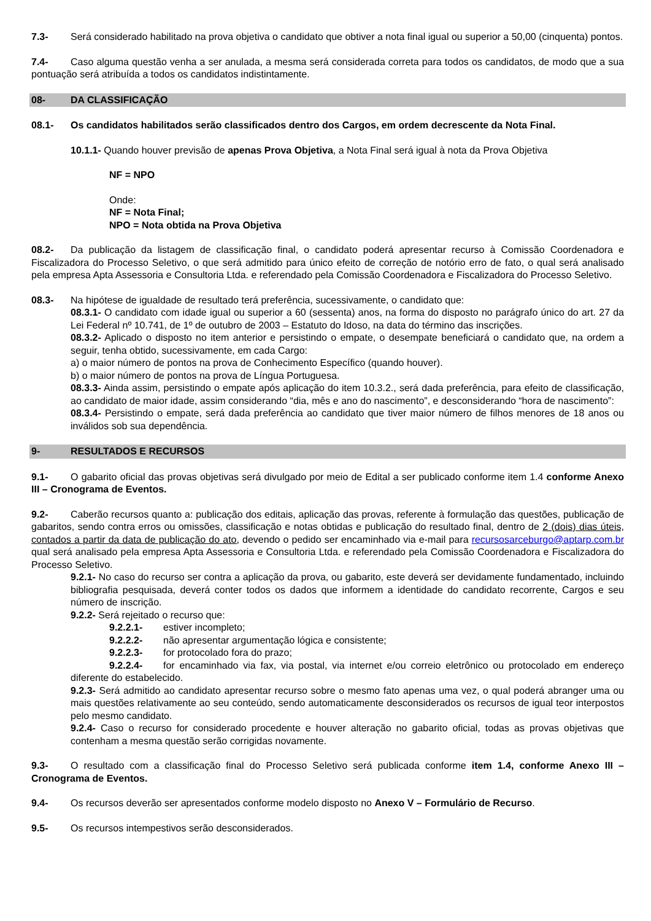7.3- Será considerado habilitado na prova objetiva o candidato que obtiver a nota final igual ou superior a 50,00 (cinquenta) pontos.
7.4- Caso alguma questão venha a ser anulada, a mesma será considerada correta para todos os candidatos, de modo que a sua pontuação será atribuída a todos os candidatos indistintamente.
08- DA CLASSIFICAÇÃO
08.1- Os candidatos habilitados serão classificados dentro dos Cargos, em ordem decrescente da Nota Final.
10.1.1- Quando houver previsão de apenas Prova Objetiva, a Nota Final será igual à nota da Prova Objetiva
NF = NPO
Onde:
NF = Nota Final;
NPO = Nota obtida na Prova Objetiva
08.2- Da publicação da listagem de classificação final, o candidato poderá apresentar recurso à Comissão Coordenadora e Fiscalizadora do Processo Seletivo, o que será admitido para único efeito de correção de notório erro de fato, o qual será analisado pela empresa Apta Assessoria e Consultoria Ltda. e referendado pela Comissão Coordenadora e Fiscalizadora do Processo Seletivo.
08.3- Na hipótese de igualdade de resultado terá preferência, sucessivamente, o candidato que:
08.3.1- O candidato com idade igual ou superior a 60 (sessenta) anos, na forma do disposto no parágrafo único do art. 27 da Lei Federal nº 10.741, de 1º de outubro de 2003 – Estatuto do Idoso, na data do término das inscrições.
08.3.2- Aplicado o disposto no item anterior e persistindo o empate, o desempate beneficiará o candidato que, na ordem a seguir, tenha obtido, sucessivamente, em cada Cargo:
a) o maior número de pontos na prova de Conhecimento Específico (quando houver).
b) o maior número de pontos na prova de Língua Portuguesa.
08.3.3- Ainda assim, persistindo o empate após aplicação do item 10.3.2., será dada preferência, para efeito de classificação, ao candidato de maior idade, assim considerando “dia, mês e ano do nascimento”, e desconsiderando “hora de nascimento”:
08.3.4- Persistindo o empate, será dada preferência ao candidato que tiver maior número de filhos menores de 18 anos ou inválidos sob sua dependência.
9- RESULTADOS E RECURSOS
9.1- O gabarito oficial das provas objetivas será divulgado por meio de Edital a ser publicado conforme item 1.4 conforme Anexo III – Cronograma de Eventos.
9.2- Caberão recursos quanto a: publicação dos editais, aplicação das provas, referente à formulação das questões, publicação de gabaritos, sendo contra erros ou omissões, classificação e notas obtidas e publicação do resultado final, dentro de 2 (dois) dias úteis, contados a partir da data de publicação do ato, devendo o pedido ser encaminhado via e-mail para recursosarceburgo@aptarp.com.br qual será analisado pela empresa Apta Assessoria e Consultoria Ltda. e referendado pela Comissão Coordenadora e Fiscalizadora do Processo Seletivo.
9.2.1- No caso do recurso ser contra a aplicação da prova, ou gabarito, este deverá ser devidamente fundamentado, incluindo bibliografia pesquisada, deverá conter todos os dados que informem a identidade do candidato recorrente, Cargos e seu número de inscrição.
9.2.2- Será rejeitado o recurso que:
9.2.2.1- estiver incompleto;
9.2.2.2- não apresentar argumentação lógica e consistente;
9.2.2.3- for protocolado fora do prazo;
9.2.2.4- for encaminhado via fax, via postal, via internet e/ou correio eletrônico ou protocolado em endereço diferente do estabelecido.
9.2.3- Será admitido ao candidato apresentar recurso sobre o mesmo fato apenas uma vez, o qual poderá abranger uma ou mais questões relativamente ao seu conteúdo, sendo automaticamente desconsiderados os recursos de igual teor interpostos pelo mesmo candidato.
9.2.4- Caso o recurso for considerado procedente e houver alteração no gabarito oficial, todas as provas objetivas que contenham a mesma questão serão corrigidas novamente.
9.3- O resultado com a classificação final do Processo Seletivo será publicada conforme item 1.4, conforme Anexo III – Cronograma de Eventos.
9.4- Os recursos deverão ser apresentados conforme modelo disposto no Anexo V – Formulário de Recurso.
9.5- Os recursos intempestivos serão desconsiderados.